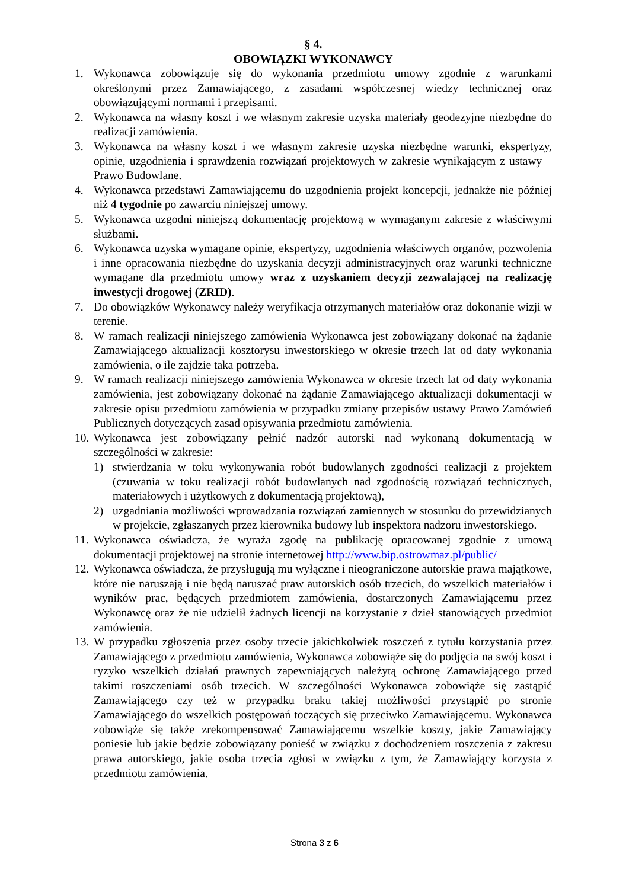§ 4.
OBOWIĄZKI WYKONAWCY
1. Wykonawca zobowiązuje się do wykonania przedmiotu umowy zgodnie z warunkami określonymi przez Zamawiającego, z zasadami współczesnej wiedzy technicznej oraz obowiązującymi normami i przepisami.
2. Wykonawca na własny koszt i we własnym zakresie uzyska materiały geodezyjne niezbędne do realizacji zamówienia.
3. Wykonawca na własny koszt i we własnym zakresie uzyska niezbędne warunki, ekspertyzy, opinie, uzgodnienia i sprawdzenia rozwiązań projektowych w zakresie wynikającym z ustawy – Prawo Budowlane.
4. Wykonawca przedstawi Zamawiającemu do uzgodnienia projekt koncepcji, jednakże nie później niż 4 tygodnie po zawarciu niniejszej umowy.
5. Wykonawca uzgodni niniejszą dokumentację projektową w wymaganym zakresie z właściwymi służbami.
6. Wykonawca uzyska wymagane opinie, ekspertyzy, uzgodnienia właściwych organów, pozwolenia i inne opracowania niezbędne do uzyskania decyzji administracyjnych oraz warunki techniczne wymagane dla przedmiotu umowy wraz z uzyskaniem decyzji zezwalającej na realizację inwestycji drogowej (ZRID).
7. Do obowiązków Wykonawcy należy weryfikacja otrzymanych materiałów oraz dokonanie wizji w terenie.
8. W ramach realizacji niniejszego zamówienia Wykonawca jest zobowiązany dokonać na żądanie Zamawiającego aktualizacji kosztorysu inwestorskiego w okresie trzech lat od daty wykonania zamówienia, o ile zajdzie taka potrzeba.
9. W ramach realizacji niniejszego zamówienia Wykonawca w okresie trzech lat od daty wykonania zamówienia, jest zobowiązany dokonać na żądanie Zamawiającego aktualizacji dokumentacji w zakresie opisu przedmiotu zamówienia w przypadku zmiany przepisów ustawy Prawo Zamówień Publicznych dotyczących zasad opisywania przedmiotu zamówienia.
10. Wykonawca jest zobowiązany pełnić nadzór autorski nad wykonaną dokumentacją w szczególności w zakresie:
1) stwierdzania w toku wykonywania robót budowlanych zgodności realizacji z projektem (czuwania w toku realizacji robót budowlanych nad zgodnością rozwiązań technicznych, materiałowych i użytkowych z dokumentacją projektową),
2) uzgadniania możliwości wprowadzania rozwiązań zamiennych w stosunku do przewidzianych w projekcie, zgłaszanych przez kierownika budowy lub inspektora nadzoru inwestorskiego.
11. Wykonawca oświadcza, że wyraża zgodę na publikację opracowanej zgodnie z umową dokumentacji projektowej na stronie internetowej http://www.bip.ostrowmaz.pl/public/
12. Wykonawca oświadcza, że przysługują mu wyłączne i nieograniczone autorskie prawa majątkowe, które nie naruszają i nie będą naruszać praw autorskich osób trzecich, do wszelkich materiałów i wyników prac, będących przedmiotem zamówienia, dostarczonych Zamawiającemu przez Wykonawcę oraz że nie udzielił żadnych licencji na korzystanie z dzieł stanowiących przedmiot zamówienia.
13. W przypadku zgłoszenia przez osoby trzecie jakichkolwiek roszczeń z tytułu korzystania przez Zamawiającego z przedmiotu zamówienia, Wykonawca zobowiąże się do podjęcia na swój koszt i ryzyko wszelkich działań prawnych zapewniających należytą ochronę Zamawiającego przed takimi roszczeniami osób trzecich. W szczególności Wykonawca zobowiąże się zastąpić Zamawiającego czy też w przypadku braku takiej możliwości przystąpić po stronie Zamawiającego do wszelkich postępowań toczących się przeciwko Zamawiającemu. Wykonawca zobowiąże się także zrekompensować Zamawiającemu wszelkie koszty, jakie Zamawiający poniesie lub jakie będzie zobowiązany ponieść w związku z dochodzeniem roszczenia z zakresu prawa autorskiego, jakie osoba trzecia zgłosi w związku z tym, że Zamawiający korzysta z przedmiotu zamówienia.
Strona 3 z 6